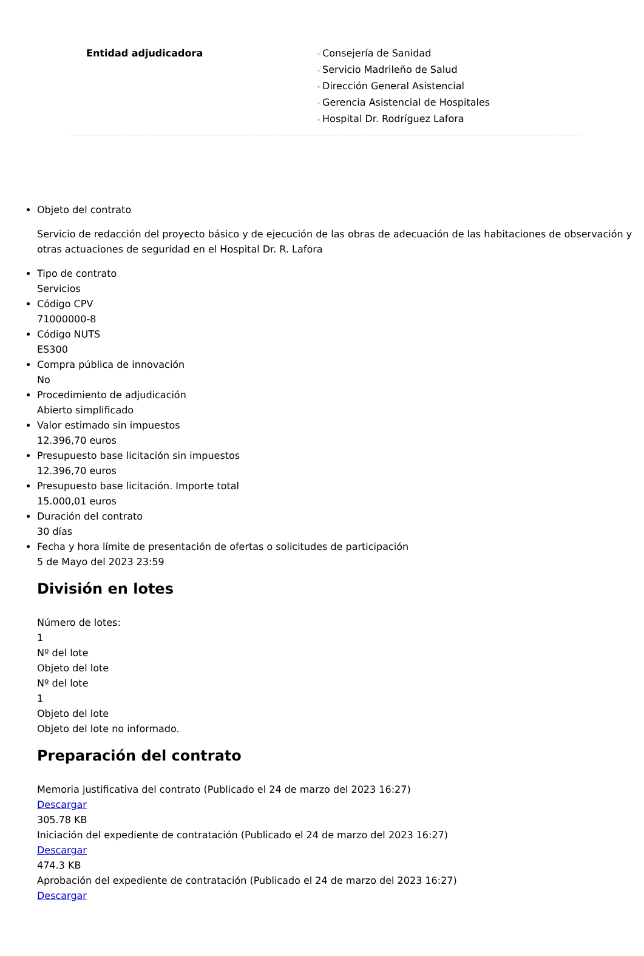Entidad adjudicadora Consejería de Sanidad
Servicio Madrileño de Salud
Dirección General Asistencial
Gerencia Asistencial de Hospitales
Hospital Dr. Rodríguez Lafora
Objeto del contrato
Servicio de redacción del proyecto básico y de ejecución de las obras de adecuación de las habitaciones de observación y otras actuaciones de seguridad en el Hospital Dr. R. Lafora
Tipo de contrato
Servicios
Código CPV
71000000-8
Código NUTS
ES300
Compra pública de innovación
No
Procedimiento de adjudicación
Abierto simplificado
Valor estimado sin impuestos
12.396,70 euros
Presupuesto base licitación sin impuestos
12.396,70 euros
Presupuesto base licitación. Importe total
15.000,01 euros
Duración del contrato
30 días
Fecha y hora límite de presentación de ofertas o solicitudes de participación
5 de Mayo del 2023 23:59
División en lotes
Número de lotes:
1
Nº del lote
Objeto del lote
Nº del lote
1
Objeto del lote
Objeto del lote no informado.
Preparación del contrato
Memoria justificativa del contrato (Publicado el 24 de marzo del 2023 16:27)
Descargar
305.78 KB
Iniciación del expediente de contratación (Publicado el 24 de marzo del 2023 16:27)
Descargar
474.3 KB
Aprobación del expediente de contratación (Publicado el 24 de marzo del 2023 16:27)
Descargar